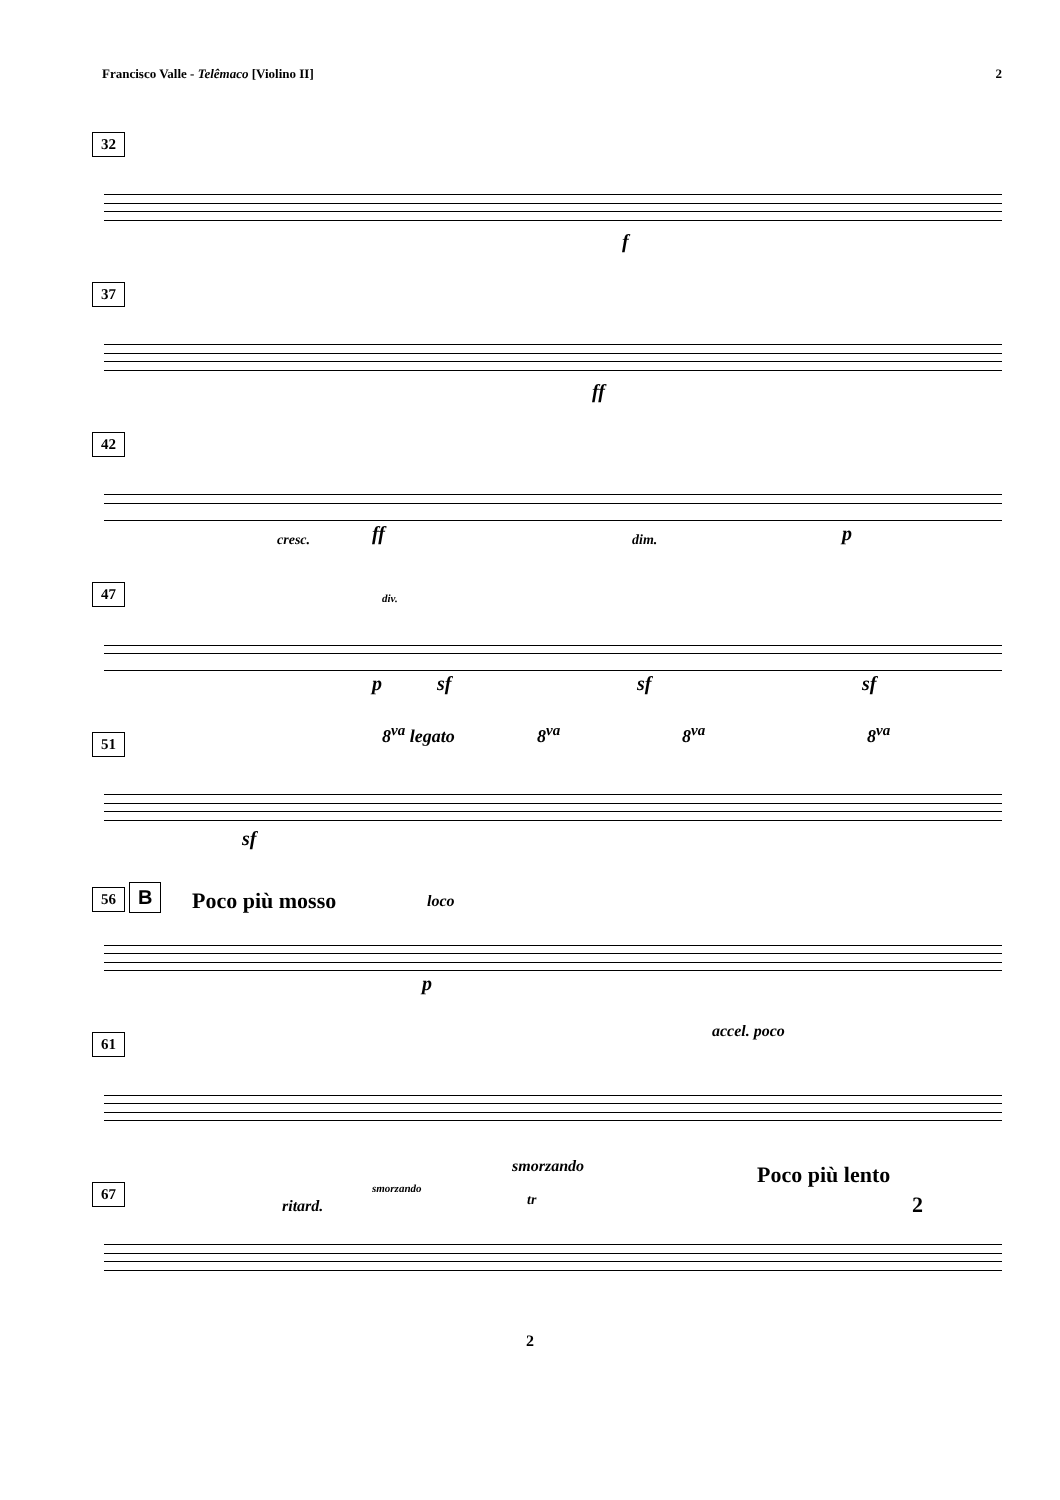Francisco Valle - Telêmaco [Violino II] 2
32
f
37
ff
42
cresc. ff dim. p
47
div.
p sf sf sf
51
8<sup>va</sup> legato 8<sup>va</sup> 8<sup>va</sup> 8<sup>va</sup>
sf
56 B
Poco più mosso loco
p
61
accel. poco
67
ritard.
smorzando
smorzando
tr
Poco più lento
2
2